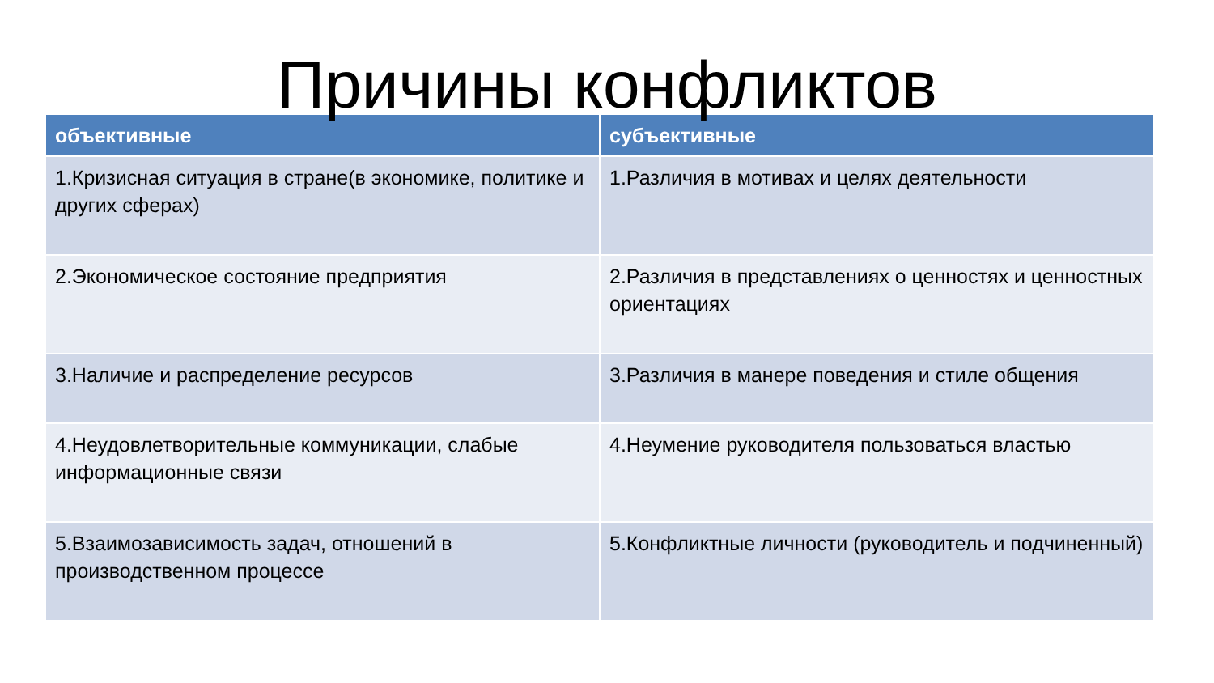Причины конфликтов
| объективные | субъективные |
| --- | --- |
| 1.Кризисная ситуация в стране(в экономике, политике и других сферах) | 1.Различия в мотивах и целях деятельности |
| 2.Экономическое состояние предприятия | 2.Различия в представлениях о ценностях и ценностных ориентациях |
| 3.Наличие и распределение ресурсов | 3.Различия в манере поведения и стиле общения |
| 4.Неудовлетворительные коммуникации, слабые информационные связи | 4.Неумение руководителя пользоваться властью |
| 5.Взаимозависимость задач, отношений в производственном процессе | 5.Конфликтные личности (руководитель и подчиненный) |